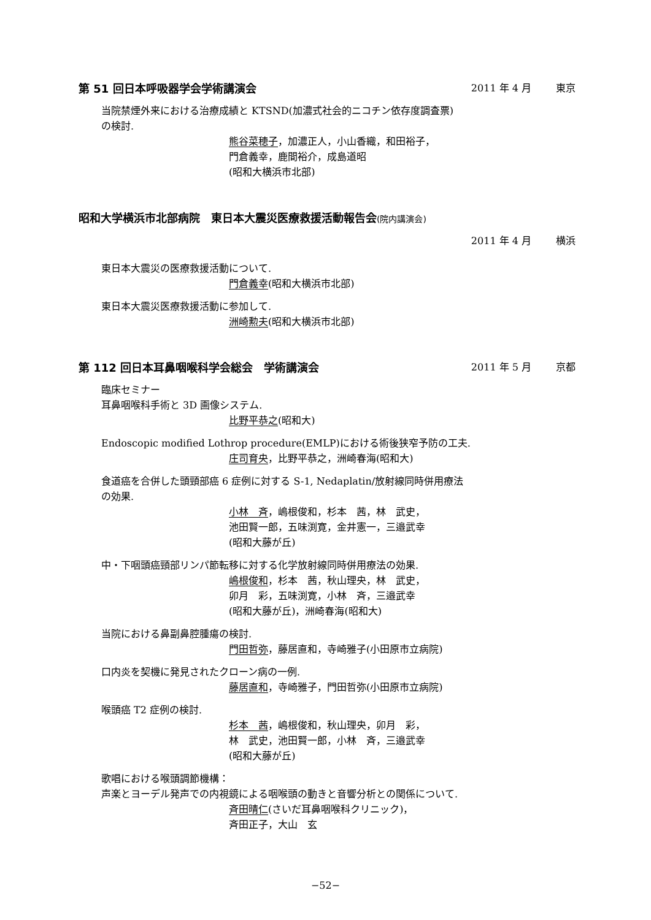第 51 回日本呼吸器学会学術講演会 2011 年 4 月 東京
当院禁煙外来における治療成績と KTSND(加濃式社会的ニコチン依存度調査票)
の検討.
熊谷菜穂子，加濃正人，小山香織，和田裕子，
門倉義幸，鹿間裕介，成島道昭
(昭和大横浜市北部)
昭和大学横浜市北部病院　東日本大震災医療救援活動報告会(院内講演会)
2011 年 4 月 横浜
東日本大震災の医療救援活動について.
門倉義幸(昭和大横浜市北部)
東日本大震災医療救援活動に参加して.
洲崎勲夫(昭和大横浜市北部)
第 112 回日本耳鼻咽喉科学会総会　学術講演会
2011 年 5 月 京都
臨床セミナー
耳鼻咽喉科手術と 3D 画像システム.
比野平恭之(昭和大)
Endoscopic modified Lothrop procedure(EMLP)における術後狭窄予防の工夫.
庄司育央，比野平恭之，洲崎春海(昭和大)
食道癌を合併した頭頸部癌 6 症例に対する S-1, Nedaplatin/放射線同時併用療法
の効果.
小林　斉，嶋根俊和，杉本　茜，林　武史，
池田賢一郎，五味渕寛，金井憲一，三邉武幸
(昭和大藤が丘)
中・下咽頭癌頸部リンパ節転移に対する化学放射線同時併用療法の効果.
嶋根俊和，杉本　茜，秋山理央，林　武史，
卯月　彩，五味渕寛，小林　斉，三邉武幸
(昭和大藤が丘)，洲崎春海(昭和大)
当院における鼻副鼻腔腫瘍の検討.
門田哲弥，藤居直和，寺崎雅子(小田原市立病院)
口内炎を契機に発見されたクローン病の一例.
藤居直和，寺崎雅子，門田哲弥(小田原市立病院)
喉頭癌 T2 症例の検討.
杉本　茜，嶋根俊和，秋山理央，卯月　彩，
林　武史，池田賢一郎，小林　斉，三邉武幸
(昭和大藤が丘)
歌唱における喉頭調節機構：
声楽とヨーデル発声での内視鏡による咽喉頭の動きと音響分析との関係について.
斉田晴仁(さいだ耳鼻咽喉科クリニック)，
斉田正子，大山　玄
−52−